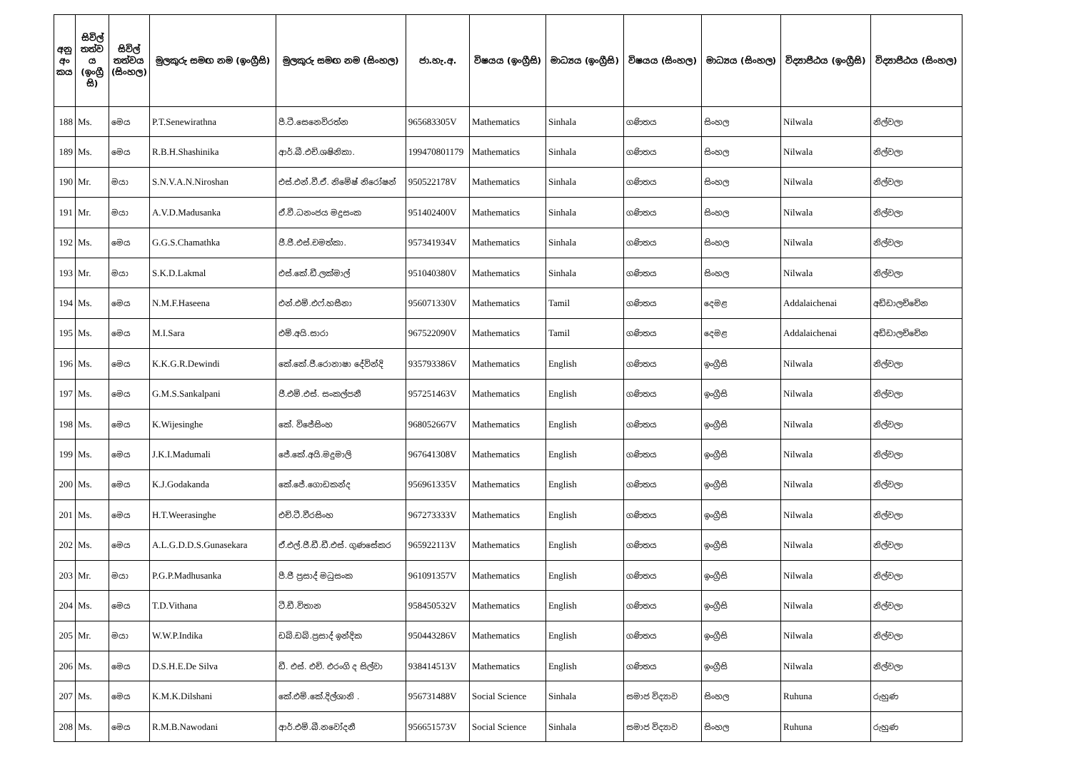| අනු අං කය | සිවිල් තත්ව ය (ඉංග්‍රී සි) | සිවිල් තත්වය (සිංහල) | මුලකුරු සමඟ නම (ඉංග්‍රීසි) | මුලකුරු සමඟ නම (සිංහල) | ජා.හැ.අ. | විෂයය (ඉංග්‍රීසි) | මාධ්‍යය (ඉංග්‍රීසි) | විෂයය (සිංහල) | මාධ්‍යය (සිංහල) | විද්‍යාපීඨය (ඉංග්‍රීසි) | විද්‍යාපීඨය (සිංහල) |
| --- | --- | --- | --- | --- | --- | --- | --- | --- | --- | --- | --- |
| 188 | Ms. | මෙය | P.T.Senewirathna | පී.ටී.සෙනෙවිරත්න | 965683305V | Mathematics | Sinhala | ගණිතය | සිංහල | Nilwala | නිල්වලා |
| 189 | Ms. | මෙය | R.B.H.Shashinika | ආර්.බී.එච්.ශෂිනිකා. | 199470801179 | Mathematics | Sinhala | ගණිතය | සිංහල | Nilwala | නිල්වලා |
| 190 | Mr. | මයා | S.N.V.A.N.Niroshan | එස්.එන්.වී.ඒ. නිමේෂ් නිරෝෂන් | 950522178V | Mathematics | Sinhala | ගණිතය | සිංහල | Nilwala | නිල්වලා |
| 191 | Mr. | මයා | A.V.D.Madusanka | ඒ.වී.ධනංජය මදුසංක | 951402400V | Mathematics | Sinhala | ගණිතය | සිංහල | Nilwala | නිල්වලා |
| 192 | Ms. | මෙය | G.G.S.Chamathka | ජී.ජී.එස්.චමත්කා. | 957341934V | Mathematics | Sinhala | ගණිතය | සිංහල | Nilwala | නිල්වලා |
| 193 | Mr. | මයා | S.K.D.Lakmal | එස්.කේ.ඩී.ලක්මාල් | 951040380V | Mathematics | Sinhala | ගණිතය | සිංහල | Nilwala | නිල්වලා |
| 194 | Ms. | මෙය | N.M.F.Haseena | එන්.එම්.එෆ්.හසීනා | 956071330V | Mathematics | Tamil | ගණිතය | දෙමළ | Addalaichenai | අඩ්ඩාලච්චේන |
| 195 | Ms. | මෙය | M.I.Sara | එම්.අයි.සාරා | 967522090V | Mathematics | Tamil | ගණිතය | දෙමළ | Addalaichenai | අඩ්ඩාලච්චේන |
| 196 | Ms. | මෙය | K.K.G.R.Dewindi | කේ.කේ.ජී.රොනාෂා දේවින්දි | 935793386V | Mathematics | English | ගණිතය | ඉංග්‍රීසි | Nilwala | නිල්වලා |
| 197 | Ms. | මෙය | G.M.S.Sankalpani | ජී.එම්.එස්. සංකල්පනී | 957251463V | Mathematics | English | ගණිතය | ඉංග්‍රීසි | Nilwala | නිල්වලා |
| 198 | Ms. | මෙය | K.Wijesinghe | කේ. විජේසිංහ | 968052667V | Mathematics | English | ගණිතය | ඉංග්‍රීසි | Nilwala | නිල්වලා |
| 199 | Ms. | මෙය | J.K.I.Madumali | ජේ.කේ.අයි.මදුමාලි | 967641308V | Mathematics | English | ගණිතය | ඉංග්‍රීසි | Nilwala | නිල්වලා |
| 200 | Ms. | මෙය | K.J.Godakanda | කේ.ජේ.ගොඩකන්ද | 956961335V | Mathematics | English | ගණිතය | ඉංග්‍රීසි | Nilwala | නිල්වලා |
| 201 | Ms. | මෙය | H.T.Weerasinghe | එච්.ටී.වීරසිංහ | 967273333V | Mathematics | English | ගණිතය | ඉංග්‍රීසි | Nilwala | නිල්වලා |
| 202 | Ms. | මෙය | A.L.G.D.D.S.Gunasekara | ඒ.එල්.ජී.ඩී.ඩී.එස්. ගුණසේකර | 965922113V | Mathematics | English | ගණිතය | ඉංග්‍රීසි | Nilwala | නිල්වලා |
| 203 | Mr. | මයා | P.G.P.Madhusanka | පී.ජී ප්‍රසාද් මධුසංක | 961091357V | Mathematics | English | ගණිතය | ඉංග්‍රීසි | Nilwala | නිල්වලා |
| 204 | Ms. | මෙය | T.D.Vithana | ටී.ඩී.විතාන | 958450532V | Mathematics | English | ගණිතය | ඉංග්‍රීසි | Nilwala | නිල්වලා |
| 205 | Mr. | මයා | W.W.P.Indika | ඩබ්.ඩබ්.ප්‍රසාද් ඉන්දික | 950443286V | Mathematics | English | ගණිතය | ඉංග්‍රීසි | Nilwala | නිල්වලා |
| 206 | Ms. | මෙය | D.S.H.E.De Silva | ඩී. එස්. එච්. එරංගි ද සිල්වා | 938414513V | Mathematics | English | ගණිතය | ඉංග්‍රීසි | Nilwala | නිල්වලා |
| 207 | Ms. | මෙය | K.M.K.Dilshani | කේ.එම්.කේ.දිල්ශානි . | 956731488V | Social Science | Sinhala | සමාජ විද්‍යාව | සිංහල | Ruhuna | රුහුණ |
| 208 | Ms. | මෙය | R.M.B.Nawodani | ආර්.එම්.බී.නවෝදනී | 956651573V | Social Science | Sinhala | සමාජ විද්‍යාව | සිංහල | Ruhuna | රුහුණ |